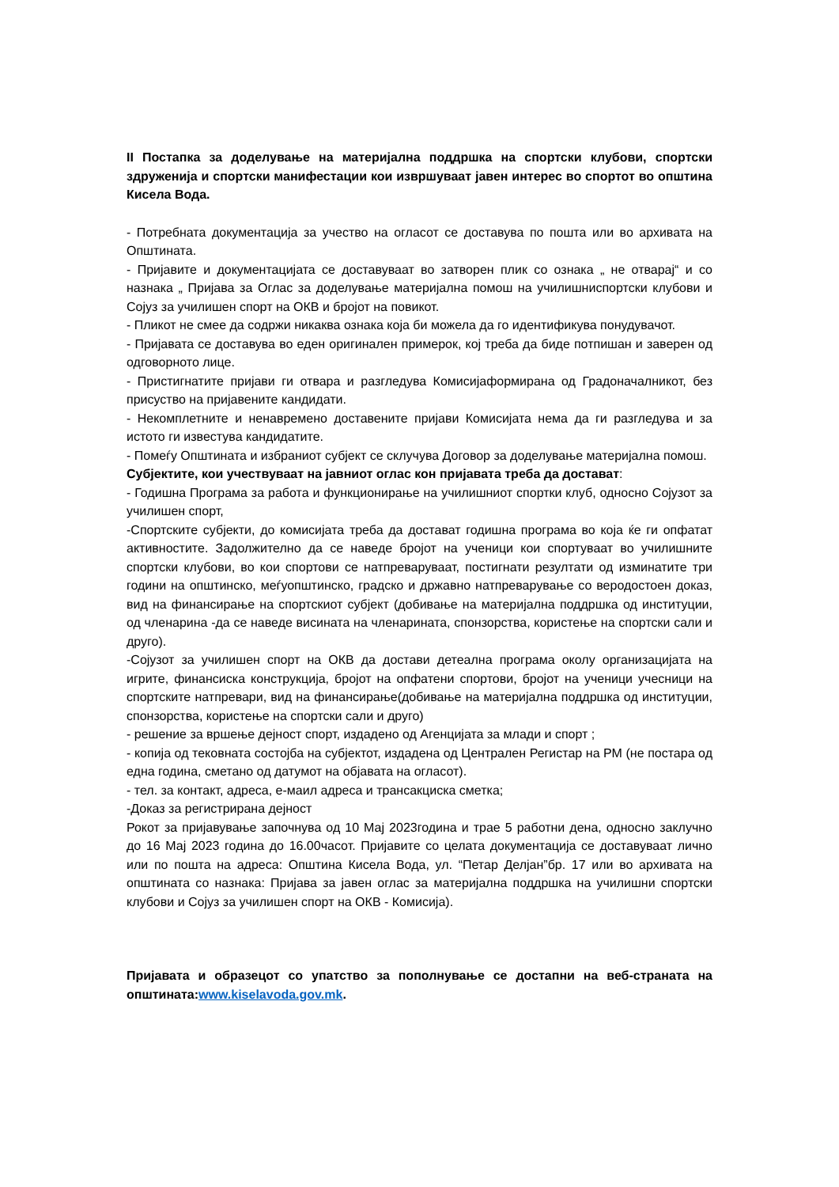II Постапка за доделување на материјална поддршка на спортски клубови, спортски здруженија и спортски манифестации кои извршуваат јавен интерес во спортот во општина Кисела Вода.
- Потребната документација за учество на огласот се доставува по пошта или во архивата на Општината.
- Пријавите и документацијата се доставуваат во затворен плик со ознака „ не отварај“ и со назнака „ Пријава за Оглас за доделување материјална помош на училишниспортски клубови и Сојуз за училишен спорт на ОКВ и бројот на повикот.
- Пликот не смее да содржи никаква ознака која би можела да го идентификува понудувачот.
- Пријавата се доставува во еден оригинален примерок, кој треба да биде потпишан и заверен од одговорното лице.
- Пристигнатите пријави ги отвара и разгледува Комисијаформирана од Градоначалникот, без присуство на пријавените кандидати.
- Некомплетните и ненавремено доставените пријави Комисијата нема да ги разгледува и за истото ги известува кандидатите.
- Помеѓу Општината и избраниот субјект се склучува Договор за доделување материјална помош.
Субјектите, кои учествуваат на јавниот оглас кон пријавата треба да достават:
- Годишна Програма за работа и функционирање на училишниот спортки клуб, односно Сојузот за училишен спорт,
-Спортските субјекти, до комисијата треба да достават годишна програма во која ќе ги опфатат активностите. Задолжително да се наведе бројот на ученици кои спортуваат во училишните спортски клубови, во кои спортови се натпреваруваат, постигнати резултати од изминатите три години на општинско, меѓуопштинско, градско и државно натпреварување со веродостоен доказ, вид на финансирање на спортскиот субјект (добивање на материјална поддршка од институции, од членарина -да се наведе висината на членарината, спонзорства, користење на спортски сали и друго).
-Сојузот за училишен спорт на ОКВ да достави детеална програма околу организацијата на игрите, финансиска конструкција, бројот на опфатени спортови, бројот на ученици учесници на спортските натпревари, вид на финансирање(добивање на материјална поддршка од институции, спонзорства, користење на спортски сали и друго)
- решение за вршење дејност спорт, издадено од Агенцијата за млади и спорт ;
- копија од тековната состојба на субјектот, издадена од Централен Регистар на РМ (не постара од една година, сметано од датумот на објавата на огласот).
- тел. за контакт, адреса, е-маил адреса и трансакциска сметка;
-Доказ за регистрирана дејност
Рокот за пријавување започнува од 10 Мај 2023година и трае 5 работни дена, односно заклучно до 16 Мај 2023 година до 16.00часот. Пријавите со целата документација се доставуваат лично или по пошта на адреса: Општина Кисела Вода, ул. “Петар Делјан”бр. 17 или во архивата на општината со назнака: Пријава за јавен оглас за материјална поддршка на училишни спортски клубови и Сојуз за училишен спорт на ОКВ - Комисија).
Пријавата и образецот со упатство за пополнување се достапни на веб-страната на општината:www.kiselavoda.gov.mk.